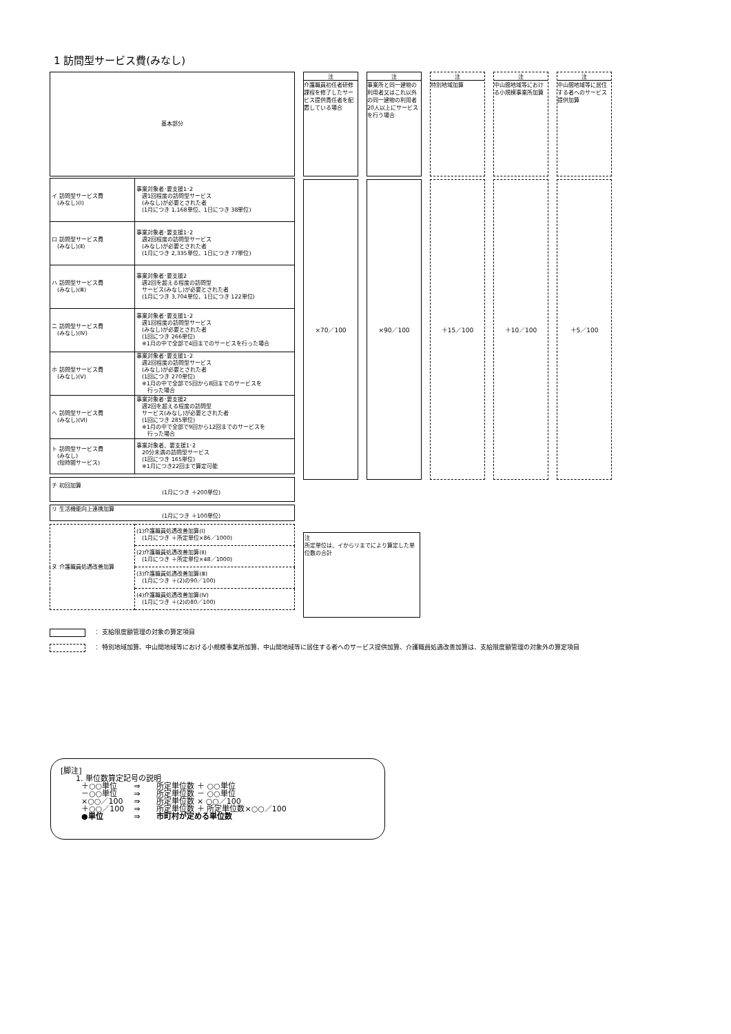1 訪問型サービス費(みなし)
| 基本部分 | |
| イ 訪問型サービス費 (みなし)(Ⅰ) | 事業対象者･要支援1･2 週1回程度の訪問型サービス (みなし)が必要とされた者 (1月につき 1,168単位、1日につき 38単位) |
| ロ 訪問型サービス費 (みなし)(Ⅱ) | 事業対象者･要支援1･2 週2回程度の訪問型サービス (みなし)が必要とされた者 (1月につき 2,335単位、1日につき 77単位) |
| ハ 訪問型サービス費 (みなし)(Ⅲ) | 事業対象者･要支援2 週2回を超える程度の訪問型 サービス(みなし)が必要とされた者 (1月につき 3,704単位、1日につき 122単位) |
| ニ 訪問型サービス費 (みなし)(Ⅳ) | 事業対象者･要支援1･2 週1回程度の訪問型サービス (みなし)が必要とされた者 (1回につき 266単位) ※1月の中で全部で4回までのサービスを行った場合 |
| ホ 訪問型サービス費 (みなし)(Ⅴ) | 事業対象者･要支援1･2 週2回程度の訪問型サービス (みなし)が必要とされた者 (1回につき 270単位) ※1月の中で全部で5回から8回までのサービスを 行った場合 |
| ヘ 訪問型サービス費 (みなし)(Ⅵ) | 事業対象者･要支援2 週2回を超える程度の訪問型 サービス(みなし)が必要とされた者 (1回につき 285単位) ※1月の中で全部で9回から12回までのサービスを 行った場合 |
| ト 訪問型サービス費 (みなし) (短時間サービス) | 事業対象者、要支援1･2 20分未満の訪問型サービス (1回につき 165単位) ※1月につき22回まで算定可能 |
| チ 初回加算 (1月につき ＋200単位) | |
| リ 生活機能向上連携加算 (1月につき ＋100単位) | |
| ヌ 介護職員処遇改善加算 | (1)介護職員処遇改善加算(Ⅰ) (1月につき ＋所定単位×86／1000) |
| | (2)介護職員処遇改善加算(Ⅱ) (1月につき ＋所定単位×48／1000) |
| | (3)介護職員処遇改善加算(Ⅲ) (1月につき ＋(2)の90／100) |
| | (4)介護職員処遇改善加算(Ⅳ) (1月につき ＋(2)の80／100) |
注
介護職員初任者研修課程を修了したサービス提供責任者を配置している場合
注
事業所と同一建物の利用者又はこれ以外の同一建物の利用者20人以上にサービスを行う場合
注
特別地域加算
注
中山間地域等における小規模事業所加算
注
中山間地域等に居住する者へのサービス提供加算
×70／100 ×90／100 ＋15／100 ＋10／100 ＋5／100
注
所定単位は、イからリまでにより算定した単位数の合計
： 支給限度額管理の対象の算定項目
： 特別地域加算、中山間地域等における小規模事業所加算、中山間地域等に居住する者へのサービス提供加算、介護職員処遇改善加算は、支給限度額管理の対象外の算定項目
[脚注]
　　1. 単位数算定記号の説明
| ＋○○単位 | ⇒ | 所定単位数 ＋ ○○単位 |
| －○○単位 | ⇒ | 所定単位数 － ○○単位 |
| ×○○／100 | ⇒ | 所定単位数 × ○○／100 |
| ＋○○／100 | ⇒ | 所定単位数 ＋ 所定単位数×○○／100 |
| ●単位 | ⇒ | 市町村が定める単位数 |